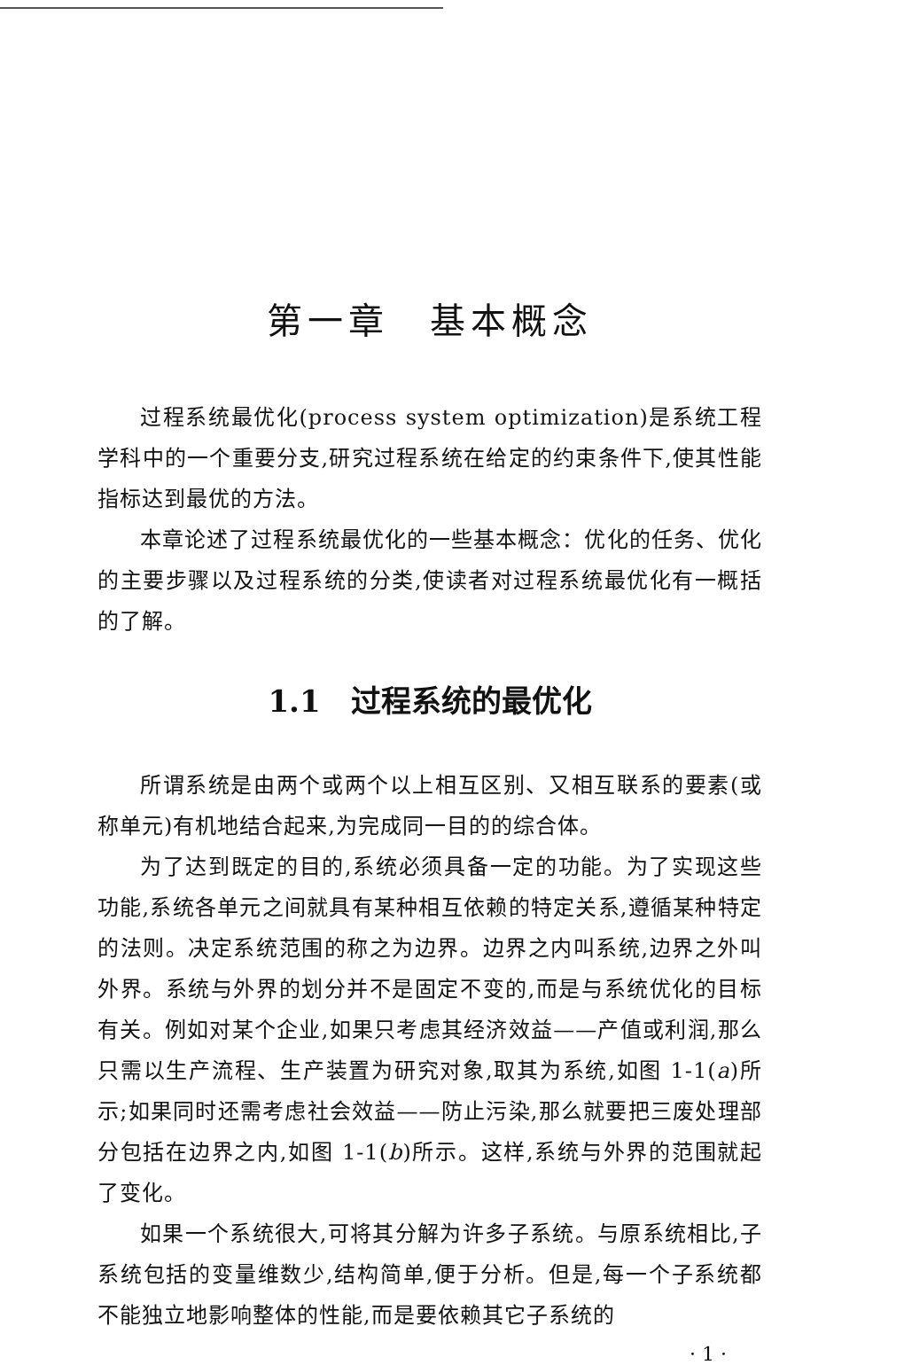第一章　基本概念
过程系统最优化(process system optimization)是系统工程学科中的一个重要分支,研究过程系统在给定的约束条件下,使其性能指标达到最优的方法。
本章论述了过程系统最优化的一些基本概念：优化的任务、优化的主要步骤以及过程系统的分类,使读者对过程系统最优化有一概括的了解。
1.1　过程系统的最优化
所谓系统是由两个或两个以上相互区别、又相互联系的要素(或称单元)有机地结合起来,为完成同一目的的综合体。
为了达到既定的目的,系统必须具备一定的功能。为了实现这些功能,系统各单元之间就具有某种相互依赖的特定关系,遵循某种特定的法则。决定系统范围的称之为边界。边界之内叫系统,边界之外叫外界。系统与外界的划分并不是固定不变的,而是与系统优化的目标有关。例如对某个企业,如果只考虑其经济效益——产值或利润,那么只需以生产流程、生产装置为研究对象,取其为系统,如图 1-1(a)所示;如果同时还需考虑社会效益——防止污染,那么就要把三废处理部分包括在边界之内,如图 1-1(b)所示。这样,系统与外界的范围就起了变化。
如果一个系统很大,可将其分解为许多子系统。与原系统相比,子系统包括的变量维数少,结构简单,便于分析。但是,每一个子系统都不能独立地影响整体的性能,而是要依赖其它子系统的
· 1 ·